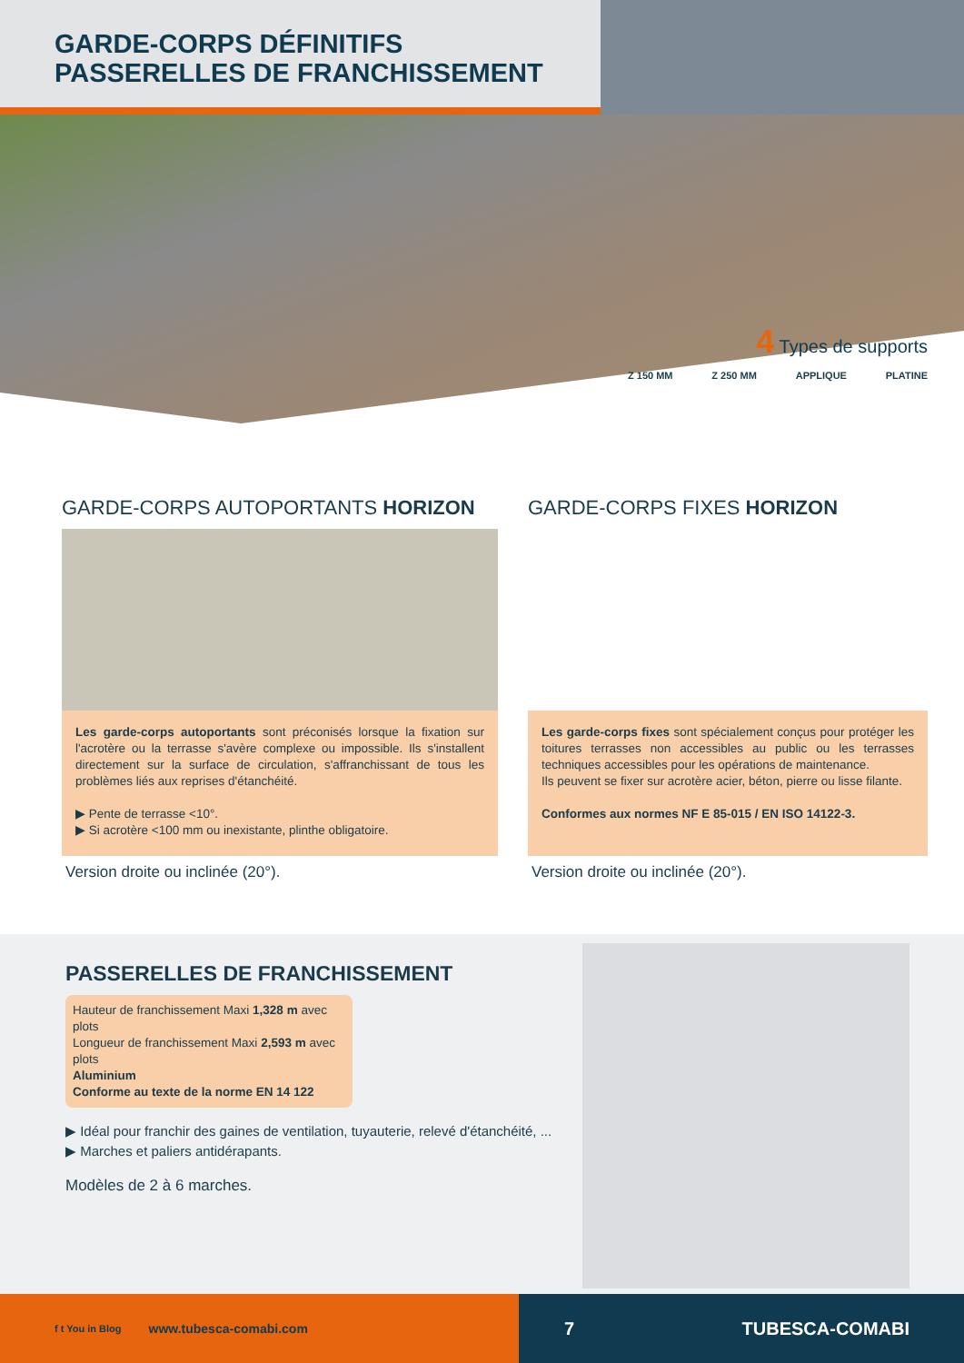GARDE-CORPS DÉFINITIFS
PASSERELLES DE FRANCHISSEMENT
4 Types de supports
Z 150 MM Z 250 MM APPLIQUE PLATINE
GARDE-CORPS AUTOPORTANTS HORIZON
Les garde-corps autoportants sont préconisés lorsque la fixation sur l'acrotère ou la terrasse s'avère complexe ou impossible. Ils s'installent directement sur la surface de circulation, s'affranchissant de tous les problèmes liés aux reprises d'étanchéité.
▶ Pente de terrasse <10°.
▶ Si acrotère <100 mm ou inexistante, plinthe obligatoire.
Version droite ou inclinée (20°).
GARDE-CORPS FIXES HORIZON
Les garde-corps fixes sont spécialement conçus pour protéger les toitures terrasses non accessibles au public ou les terrasses techniques accessibles pour les opérations de maintenance.
Ils peuvent se fixer sur acrotère acier, béton, pierre ou lisse filante.
Conformes aux normes NF E 85-015 / EN ISO 14122-3.
Version droite ou inclinée (20°).
PASSERELLES DE FRANCHISSEMENT
Hauteur de franchissement Maxi 1,328 m avec plots
Longueur de franchissement Maxi 2,593 m avec plots
Aluminium
Conforme au texte de la norme EN 14 122
▶ Idéal pour franchir des gaines de ventilation, tuyauterie, relevé d'étanchéité, ...
▶ Marches et paliers antidérapants.
Modèles de 2 à 6 marches.
f t You in Blog www.tubesca-comabi.com
7 TUBESCA-COMABI